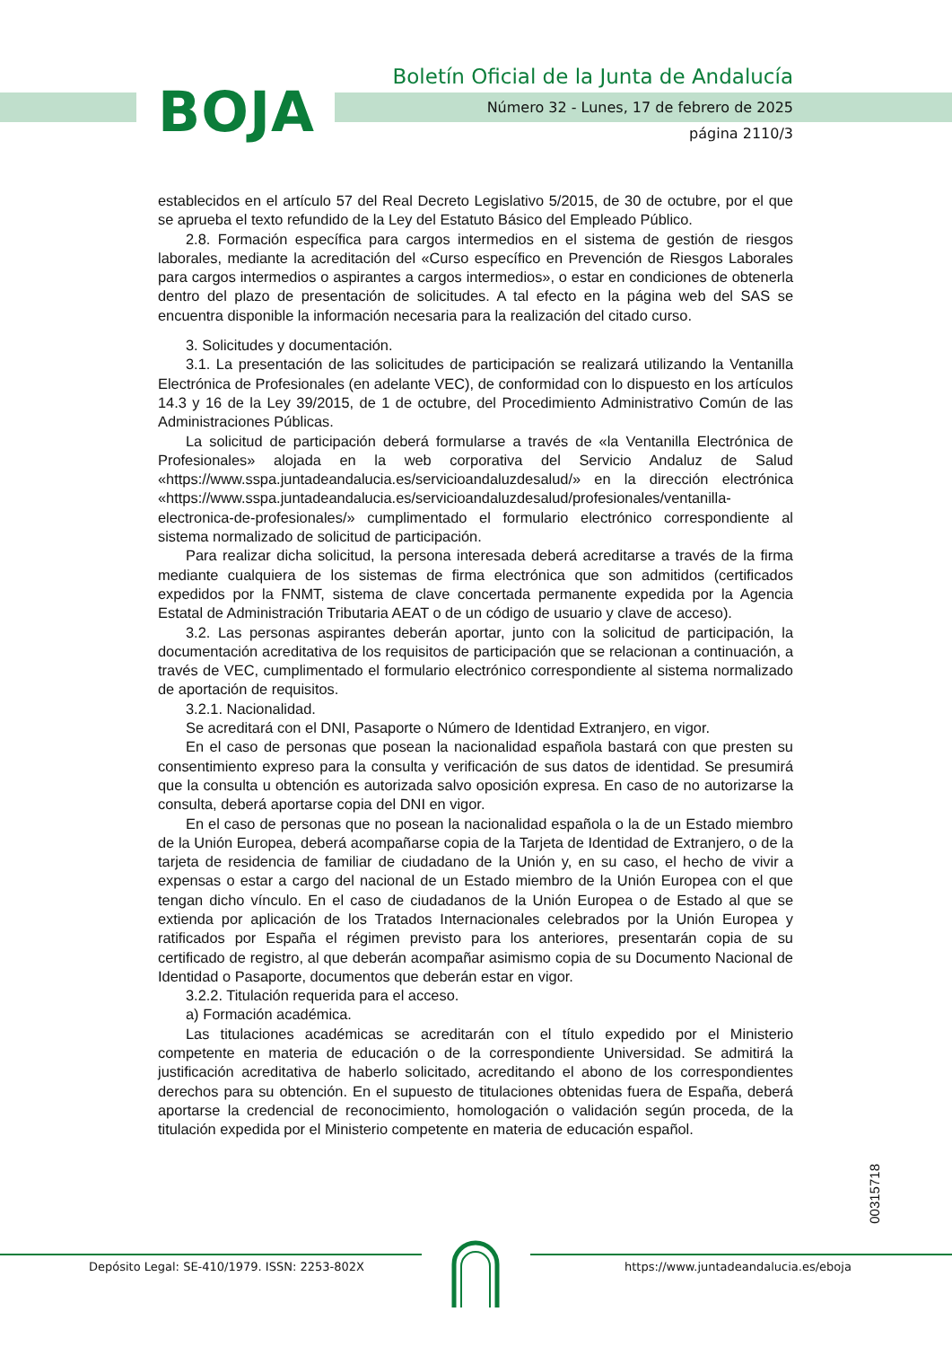BOJA
Boletín Oficial de la Junta de Andalucía
Número 32 - Lunes, 17 de febrero de 2025
página 2110/3
establecidos en el artículo 57 del Real Decreto Legislativo 5/2015, de 30 de octubre, por el que se aprueba el texto refundido de la Ley del Estatuto Básico del Empleado Público.
2.8. Formación específica para cargos intermedios en el sistema de gestión de riesgos laborales, mediante la acreditación del «Curso específico en Prevención de Riesgos Laborales para cargos intermedios o aspirantes a cargos intermedios», o estar en condiciones de obtenerla dentro del plazo de presentación de solicitudes. A tal efecto en la página web del SAS se encuentra disponible la información necesaria para la realización del citado curso.
3. Solicitudes y documentación.
3.1. La presentación de las solicitudes de participación se realizará utilizando la Ventanilla Electrónica de Profesionales (en adelante VEC), de conformidad con lo dispuesto en los artículos 14.3 y 16 de la Ley 39/2015, de 1 de octubre, del Procedimiento Administrativo Común de las Administraciones Públicas.
La solicitud de participación deberá formularse a través de «la Ventanilla Electrónica de Profesionales» alojada en la web corporativa del Servicio Andaluz de Salud «https://www.sspa.juntadeandalucia.es/servicioandaluzdesalud/» en la dirección electrónica «https://www.sspa.juntadeandalucia.es/servicioandaluzdesalud/profesionales/ventanilla-electronica-de-profesionales/» cumplimentado el formulario electrónico correspondiente al sistema normalizado de solicitud de participación.
Para realizar dicha solicitud, la persona interesada deberá acreditarse a través de la firma mediante cualquiera de los sistemas de firma electrónica que son admitidos (certificados expedidos por la FNMT, sistema de clave concertada permanente expedida por la Agencia Estatal de Administración Tributaria AEAT o de un código de usuario y clave de acceso).
3.2. Las personas aspirantes deberán aportar, junto con la solicitud de participación, la documentación acreditativa de los requisitos de participación que se relacionan a continuación, a través de VEC, cumplimentado el formulario electrónico correspondiente al sistema normalizado de aportación de requisitos.
3.2.1. Nacionalidad.
Se acreditará con el DNI, Pasaporte o Número de Identidad Extranjero, en vigor.
En el caso de personas que posean la nacionalidad española bastará con que presten su consentimiento expreso para la consulta y verificación de sus datos de identidad. Se presumirá que la consulta u obtención es autorizada salvo oposición expresa. En caso de no autorizarse la consulta, deberá aportarse copia del DNI en vigor.
En el caso de personas que no posean la nacionalidad española o la de un Estado miembro de la Unión Europea, deberá acompañarse copia de la Tarjeta de Identidad de Extranjero, o de la tarjeta de residencia de familiar de ciudadano de la Unión y, en su caso, el hecho de vivir a expensas o estar a cargo del nacional de un Estado miembro de la Unión Europea con el que tengan dicho vínculo. En el caso de ciudadanos de la Unión Europea o de Estado al que se extienda por aplicación de los Tratados Internacionales celebrados por la Unión Europea y ratificados por España el régimen previsto para los anteriores, presentarán copia de su certificado de registro, al que deberán acompañar asimismo copia de su Documento Nacional de Identidad o Pasaporte, documentos que deberán estar en vigor.
3.2.2. Titulación requerida para el acceso.
a) Formación académica.
Las titulaciones académicas se acreditarán con el título expedido por el Ministerio competente en materia de educación o de la correspondiente Universidad. Se admitirá la justificación acreditativa de haberlo solicitado, acreditando el abono de los correspondientes derechos para su obtención. En el supuesto de titulaciones obtenidas fuera de España, deberá aportarse la credencial de reconocimiento, homologación o validación según proceda, de la titulación expedida por el Ministerio competente en materia de educación español.
00315718
Depósito Legal: SE-410/1979. ISSN: 2253-802X
https://www.juntadeandalucia.es/eboja